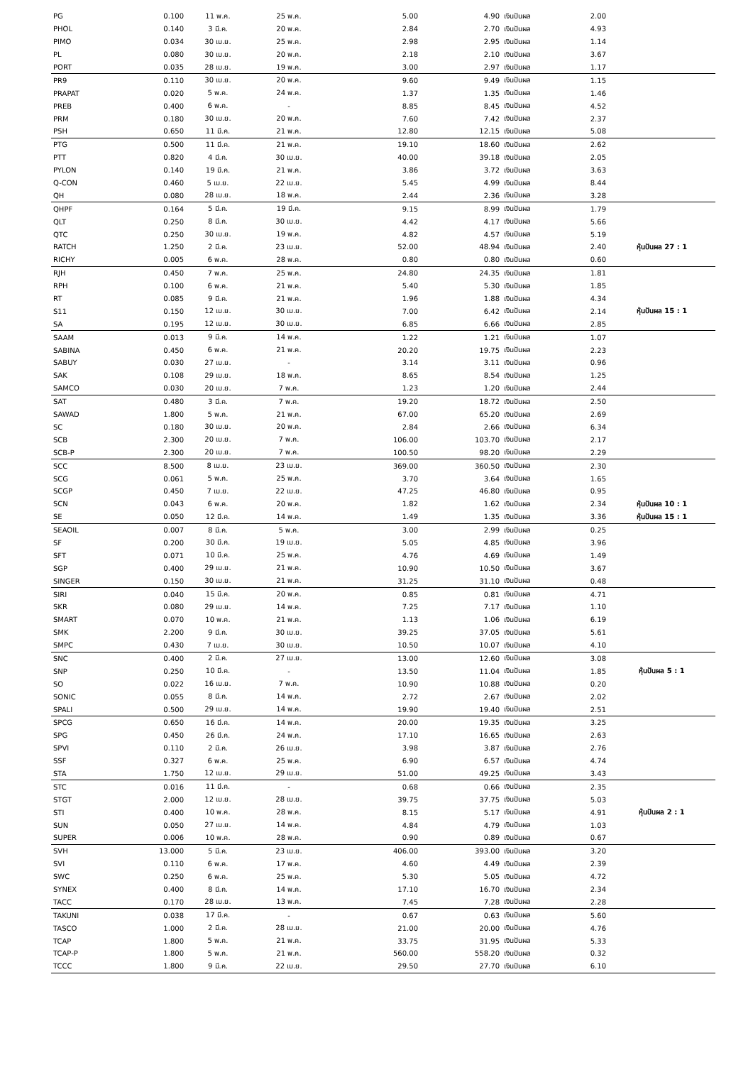| PG | 0.100 | 11 พ.ค. | 25 พ.ค. | 5.00 | 4.90 | เงินปันผล | 2.00 | |
| PHOL | 0.140 | 3 มี.ค. | 20 พ.ค. | 2.84 | 2.70 | เงินปันผล | 4.93 | |
| PIMO | 0.034 | 30 เม.ย. | 25 พ.ค. | 2.98 | 2.95 | เงินปันผล | 1.14 | |
| PL | 0.080 | 30 เม.ย. | 20 พ.ค. | 2.18 | 2.10 | เงินปันผล | 3.67 | |
| PORT | 0.035 | 28 เม.ย. | 19 พ.ค. | 3.00 | 2.97 | เงินปันผล | 1.17 | |
| PR9 | 0.110 | 30 เม.ย. | 20 พ.ค. | 9.60 | 9.49 | เงินปันผล | 1.15 | |
| PRAPAT | 0.020 | 5 พ.ค. | 24 พ.ค. | 1.37 | 1.35 | เงินปันผล | 1.46 | |
| PREB | 0.400 | 6 พ.ค. | - | 8.85 | 8.45 | เงินปันผล | 4.52 | |
| PRM | 0.180 | 30 เม.ย. | 20 พ.ค. | 7.60 | 7.42 | เงินปันผล | 2.37 | |
| PSH | 0.650 | 11 มี.ค. | 21 พ.ค. | 12.80 | 12.15 | เงินปันผล | 5.08 | |
| PTG | 0.500 | 11 มี.ค. | 21 พ.ค. | 19.10 | 18.60 | เงินปันผล | 2.62 | |
| PTT | 0.820 | 4 มี.ค. | 30 เม.ย. | 40.00 | 39.18 | เงินปันผล | 2.05 | |
| PYLON | 0.140 | 19 มี.ค. | 21 พ.ค. | 3.86 | 3.72 | เงินปันผล | 3.63 | |
| Q-CON | 0.460 | 5 เม.ย. | 22 เม.ย. | 5.45 | 4.99 | เงินปันผล | 8.44 | |
| QH | 0.080 | 28 เม.ย. | 18 พ.ค. | 2.44 | 2.36 | เงินปันผล | 3.28 | |
| QHPF | 0.164 | 5 มี.ค. | 19 มี.ค. | 9.15 | 8.99 | เงินปันผล | 1.79 | |
| QLT | 0.250 | 8 มี.ค. | 30 เม.ย. | 4.42 | 4.17 | เงินปันผล | 5.66 | |
| QTC | 0.250 | 30 เม.ย. | 19 พ.ค. | 4.82 | 4.57 | เงินปันผล | 5.19 | |
| RATCH | 1.250 | 2 มี.ค. | 23 เม.ย. | 52.00 | 48.94 | เงินปันผล | 2.40 | หุ้นปันผล 27 : 1 |
| RICHY | 0.005 | 6 พ.ค. | 28 พ.ค. | 0.80 | 0.80 | เงินปันผล | 0.60 | |
| RJH | 0.450 | 7 พ.ค. | 25 พ.ค. | 24.80 | 24.35 | เงินปันผล | 1.81 | |
| RPH | 0.100 | 6 พ.ค. | 21 พ.ค. | 5.40 | 5.30 | เงินปันผล | 1.85 | |
| RT | 0.085 | 9 มี.ค. | 21 พ.ค. | 1.96 | 1.88 | เงินปันผล | 4.34 | |
| S11 | 0.150 | 12 เม.ย. | 30 เม.ย. | 7.00 | 6.42 | เงินปันผล | 2.14 | หุ้นปันผล 15 : 1 |
| SA | 0.195 | 12 เม.ย. | 30 เม.ย. | 6.85 | 6.66 | เงินปันผล | 2.85 | |
| SAAM | 0.013 | 9 มี.ค. | 14 พ.ค. | 1.22 | 1.21 | เงินปันผล | 1.07 | |
| SABINA | 0.450 | 6 พ.ค. | 21 พ.ค. | 20.20 | 19.75 | เงินปันผล | 2.23 | |
| SABUY | 0.030 | 27 เม.ย. | - | 3.14 | 3.11 | เงินปันผล | 0.96 | |
| SAK | 0.108 | 29 เม.ย. | 18 พ.ค. | 8.65 | 8.54 | เงินปันผล | 1.25 | |
| SAMCO | 0.030 | 20 เม.ย. | 7 พ.ค. | 1.23 | 1.20 | เงินปันผล | 2.44 | |
| SAT | 0.480 | 3 มี.ค. | 7 พ.ค. | 19.20 | 18.72 | เงินปันผล | 2.50 | |
| SAWAD | 1.800 | 5 พ.ค. | 21 พ.ค. | 67.00 | 65.20 | เงินปันผล | 2.69 | |
| SC | 0.180 | 30 เม.ย. | 20 พ.ค. | 2.84 | 2.66 | เงินปันผล | 6.34 | |
| SCB | 2.300 | 20 เม.ย. | 7 พ.ค. | 106.00 | 103.70 | เงินปันผล | 2.17 | |
| SCB-P | 2.300 | 20 เม.ย. | 7 พ.ค. | 100.50 | 98.20 | เงินปันผล | 2.29 | |
| SCC | 8.500 | 8 เม.ย. | 23 เม.ย. | 369.00 | 360.50 | เงินปันผล | 2.30 | |
| SCG | 0.061 | 5 พ.ค. | 25 พ.ค. | 3.70 | 3.64 | เงินปันผล | 1.65 | |
| SCGP | 0.450 | 7 เม.ย. | 22 เม.ย. | 47.25 | 46.80 | เงินปันผล | 0.95 | |
| SCN | 0.043 | 6 พ.ค. | 20 พ.ค. | 1.82 | 1.62 | เงินปันผล | 2.34 | หุ้นปันผล 10 : 1 |
| SE | 0.050 | 12 มี.ค. | 14 พ.ค. | 1.49 | 1.35 | เงินปันผล | 3.36 | หุ้นปันผล 15 : 1 |
| SEAOIL | 0.007 | 8 มี.ค. | 5 พ.ค. | 3.00 | 2.99 | เงินปันผล | 0.25 | |
| SF | 0.200 | 30 มี.ค. | 19 เม.ย. | 5.05 | 4.85 | เงินปันผล | 3.96 | |
| SFT | 0.071 | 10 มี.ค. | 25 พ.ค. | 4.76 | 4.69 | เงินปันผล | 1.49 | |
| SGP | 0.400 | 29 เม.ย. | 21 พ.ค. | 10.90 | 10.50 | เงินปันผล | 3.67 | |
| SINGER | 0.150 | 30 เม.ย. | 21 พ.ค. | 31.25 | 31.10 | เงินปันผล | 0.48 | |
| SIRI | 0.040 | 15 มี.ค. | 20 พ.ค. | 0.85 | 0.81 | เงินปันผล | 4.71 | |
| SKR | 0.080 | 29 เม.ย. | 14 พ.ค. | 7.25 | 7.17 | เงินปันผล | 1.10 | |
| SMART | 0.070 | 10 พ.ค. | 21 พ.ค. | 1.13 | 1.06 | เงินปันผล | 6.19 | |
| SMK | 2.200 | 9 มี.ค. | 30 เม.ย. | 39.25 | 37.05 | เงินปันผล | 5.61 | |
| SMPC | 0.430 | 7 เม.ย. | 30 เม.ย. | 10.50 | 10.07 | เงินปันผล | 4.10 | |
| SNC | 0.400 | 2 มี.ค. | 27 เม.ย. | 13.00 | 12.60 | เงินปันผล | 3.08 | |
| SNP | 0.250 | 10 มี.ค. | - | 13.50 | 11.04 | เงินปันผล | 1.85 | หุ้นปันผล 5 : 1 |
| SO | 0.022 | 16 เม.ย. | 7 พ.ค. | 10.90 | 10.88 | เงินปันผล | 0.20 | |
| SONIC | 0.055 | 8 มี.ค. | 14 พ.ค. | 2.72 | 2.67 | เงินปันผล | 2.02 | |
| SPALI | 0.500 | 29 เม.ย. | 14 พ.ค. | 19.90 | 19.40 | เงินปันผล | 2.51 | |
| SPCG | 0.650 | 16 มี.ค. | 14 พ.ค. | 20.00 | 19.35 | เงินปันผล | 3.25 | |
| SPG | 0.450 | 26 มี.ค. | 24 พ.ค. | 17.10 | 16.65 | เงินปันผล | 2.63 | |
| SPVI | 0.110 | 2 มี.ค. | 26 เม.ย. | 3.98 | 3.87 | เงินปันผล | 2.76 | |
| SSF | 0.327 | 6 พ.ค. | 25 พ.ค. | 6.90 | 6.57 | เงินปันผล | 4.74 | |
| STA | 1.750 | 12 เม.ย. | 29 เม.ย. | 51.00 | 49.25 | เงินปันผล | 3.43 | |
| STC | 0.016 | 11 มี.ค. | - | 0.68 | 0.66 | เงินปันผล | 2.35 | |
| STGT | 2.000 | 12 เม.ย. | 28 เม.ย. | 39.75 | 37.75 | เงินปันผล | 5.03 | |
| STI | 0.400 | 10 พ.ค. | 28 พ.ค. | 8.15 | 5.17 | เงินปันผล | 4.91 | หุ้นปันผล 2 : 1 |
| SUN | 0.050 | 27 เม.ย. | 14 พ.ค. | 4.84 | 4.79 | เงินปันผล | 1.03 | |
| SUPER | 0.006 | 10 พ.ค. | 28 พ.ค. | 0.90 | 0.89 | เงินปันผล | 0.67 | |
| SVH | 13.000 | 5 มี.ค. | 23 เม.ย. | 406.00 | 393.00 | เงินปันผล | 3.20 | |
| SVI | 0.110 | 6 พ.ค. | 17 พ.ค. | 4.60 | 4.49 | เงินปันผล | 2.39 | |
| SWC | 0.250 | 6 พ.ค. | 25 พ.ค. | 5.30 | 5.05 | เงินปันผล | 4.72 | |
| SYNEX | 0.400 | 8 มี.ค. | 14 พ.ค. | 17.10 | 16.70 | เงินปันผล | 2.34 | |
| TACC | 0.170 | 28 เม.ย. | 13 พ.ค. | 7.45 | 7.28 | เงินปันผล | 2.28 | |
| TAKUNI | 0.038 | 17 มี.ค. | - | 0.67 | 0.63 | เงินปันผล | 5.60 | |
| TASCO | 1.000 | 2 มี.ค. | 28 เม.ย. | 21.00 | 20.00 | เงินปันผล | 4.76 | |
| TCAP | 1.800 | 5 พ.ค. | 21 พ.ค. | 33.75 | 31.95 | เงินปันผล | 5.33 | |
| TCAP-P | 1.800 | 5 พ.ค. | 21 พ.ค. | 560.00 | 558.20 | เงินปันผล | 0.32 | |
| TCCC | 1.800 | 9 มี.ค. | 22 เม.ย. | 29.50 | 27.70 | เงินปันผล | 6.10 | |